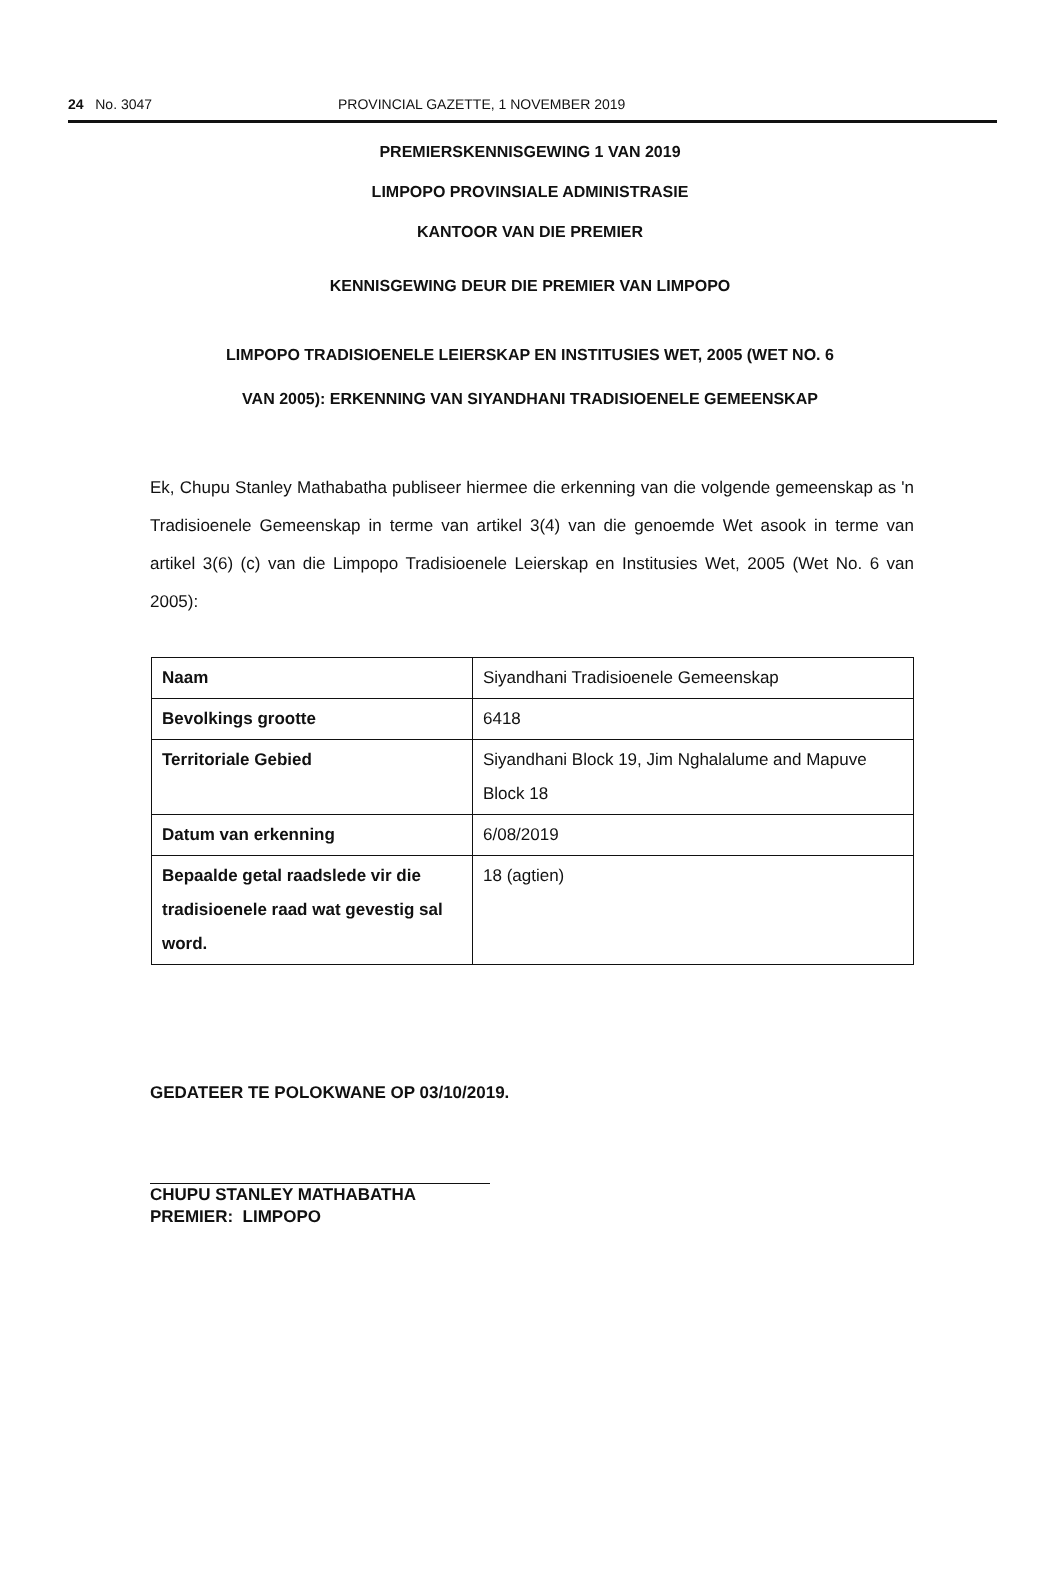24 No. 3047 PROVINCIAL GAZETTE, 1 NOVEMBER 2019
PREMIERSKENNISGEWING 1 VAN 2019
LIMPOPO PROVINSIALE ADMINISTRASIE
KANTOOR VAN DIE PREMIER
KENNISGEWING DEUR DIE PREMIER VAN LIMPOPO
LIMPOPO TRADISIOENELE LEIERSKAP EN INSTITUSIES WET, 2005 (WET NO. 6
VAN 2005): ERKENNING VAN SIYANDHANI TRADISIOENELE GEMEENSKAP
Ek, Chupu Stanley Mathabatha publiseer hiermee die erkenning van die volgende gemeenskap as 'n Tradisioenele Gemeenskap in terme van artikel 3(4) van die genoemde Wet asook in terme van artikel 3(6) (c) van die Limpopo Tradisioenele Leierskap en Institusies Wet, 2005 (Wet No. 6 van 2005):
| Naam | Siyandhani Tradisioenele Gemeenskap |
| Bevolkings grootte | 6418 |
| Territoriale Gebied | Siyandhani Block 19, Jim Nghalalume and Mapuve Block 18 |
| Datum van erkenning | 6/08/2019 |
| Bepaalde getal raadslede vir die tradisioenele raad wat gevestig sal word. | 18 (agtien) |
GEDATEER TE POLOKWANE OP 03/10/2019.
CHUPU STANLEY MATHABATHA
PREMIER: LIMPOPO